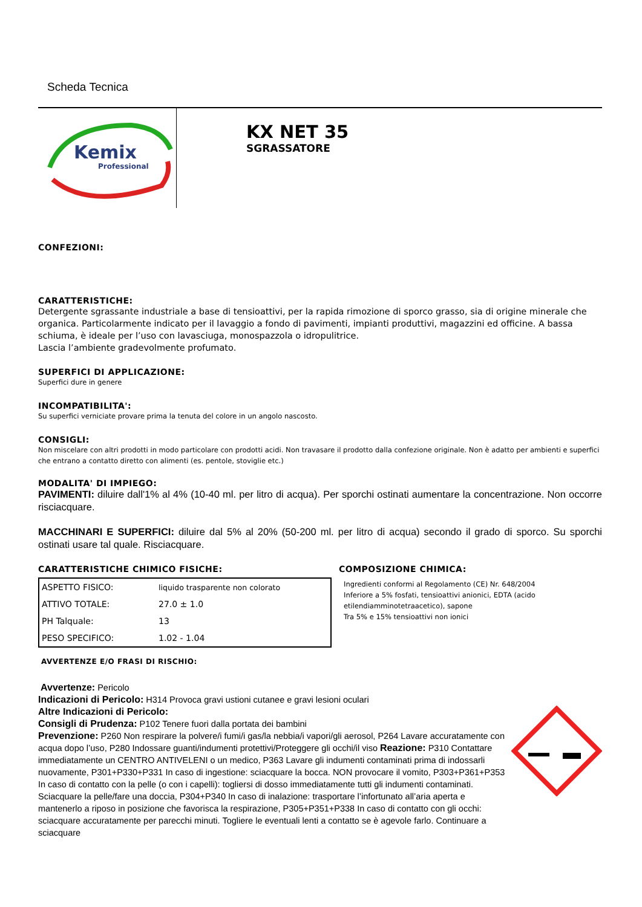Scheda Tecnica
Kemix
Professional
KX NET 35
SGRASSATORE
CONFEZIONI:
CARATTERISTICHE:
Detergente sgrassante industriale a base di tensioattivi, per la rapida rimozione di sporco grasso, sia di origine minerale che organica. Particolarmente indicato per il lavaggio a fondo di pavimenti, impianti produttivi, magazzini ed officine. A bassa schiuma, è ideale per l’uso con lavasciuga, monospazzola o idropulitrice.
Lascia l’ambiente gradevolmente profumato.
SUPERFICI DI APPLICAZIONE:
Superfici dure in genere
INCOMPATIBILITA':
Su superfici verniciate provare prima la tenuta del colore in un angolo nascosto.
CONSIGLI:
Non miscelare con altri prodotti in modo particolare con prodotti acidi. Non travasare il prodotto dalla confezione originale. Non è adatto per ambienti e superfici che entrano a contatto diretto con alimenti (es. pentole, stoviglie etc.)
MODALITA' DI IMPIEGO:
PAVIMENTI: diluire dall'1% al 4% (10-40 ml. per litro di acqua). Per sporchi ostinati aumentare la concentrazione. Non occorre risciacquare.
MACCHINARI E SUPERFICI: diluire dal 5% al 20% (50-200 ml. per litro di acqua) secondo il grado di sporco. Su sporchi ostinati usare tal quale. Risciacquare.
CARATTERISTICHE CHIMICO FISICHE:
| ASPETTO FISICO: | liquido trasparente non colorato |
| ATTIVO TOTALE: | 27.0 ± 1.0 |
| PH Talquale: | 13 |
| PESO SPECIFICO: | 1.02 - 1.04 |
COMPOSIZIONE CHIMICA:
Ingredienti conformi al Regolamento (CE) Nr. 648/2004
Inferiore a 5% fosfati, tensioattivi anionici, EDTA (acido etilendiamminotetraacetico), sapone
Tra 5% e 15% tensioattivi non ionici
AVVERTENZE E/O FRASI DI RISCHIO:
Avvertenze: Pericolo
Indicazioni di Pericolo: H314 Provoca gravi ustioni cutanee e gravi lesioni oculari
Altre Indicazioni di Pericolo:
Consigli di Prudenza: P102 Tenere fuori dalla portata dei bambini
Prevenzione: P260 Non respirare la polvere/i fumi/i gas/la nebbia/i vapori/gli aerosol, P264 Lavare accuratamente con acqua dopo l’uso, P280 Indossare guanti/indumenti protettivi/Proteggere gli occhi/il viso Reazione: P310 Contattare immediatamente un CENTRO ANTIVELENI o un medico, P363 Lavare gli indumenti contaminati prima di indossarli nuovamente, P301+P330+P331 In caso di ingestione: sciacquare la bocca. NON provocare il vomito, P303+P361+P353 In caso di contatto con la pelle (o con i capelli): togliersi di dosso immediatamente tutti gli indumenti contaminati. Sciacquare la pelle/fare una doccia, P304+P340 In caso di inalazione: trasportare l’infortunato all’aria aperta e mantenerlo a riposo in posizione che favorisca la respirazione, P305+P351+P338 In caso di contatto con gli occhi: sciacquare accuratamente per parecchi minuti. Togliere le eventuali lenti a contatto se è agevole farlo. Continuare a sciacquare